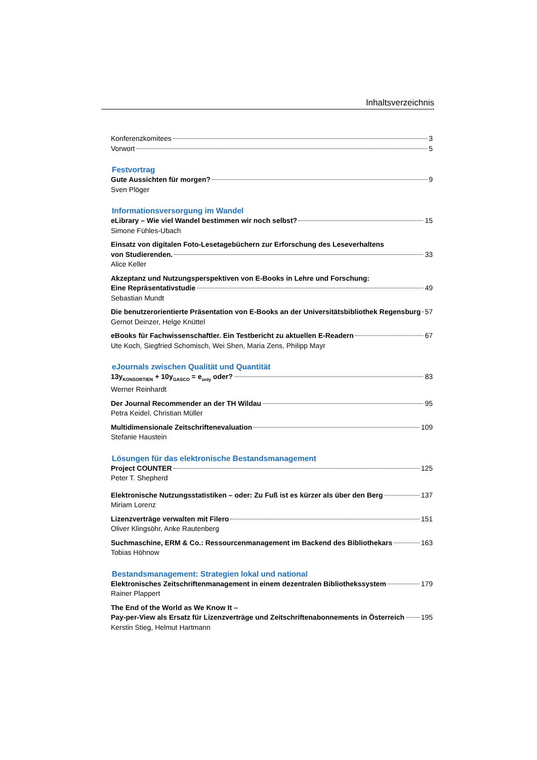Inhaltsverzeichnis
Konferenzkomitees 3
Vorwort 5
Festvortrag
Gute Aussichten für morgen? 9
Sven Plöger
Informationsversorgung im Wandel
eLibrary – Wie viel Wandel bestimmen wir noch selbst? 15
Simone Fühles-Ubach
Einsatz von digitalen Foto-Lesetagebüchern zur Erforschung des Leseverhaltens
von Studierenden. 33
Alice Keller
Akzeptanz und Nutzungsperspektiven von E-Books in Lehre und Forschung:
Eine Repräsentativstudie 49
Sebastian Mundt
Die benutzerorientierte Präsentation von E-Books an der Universitätsbibliothek Regensburg 57
Gernot Deinzer, Helge Knüttel
eBooks für Fachwissenschaftler. Ein Testbericht zu aktuellen E-Readern 67
Ute Koch, Siegfried Schomisch, Wei Shen, Maria Zens, Philipp Mayr
eJournals zwischen Qualität und Quantität
13y<sub>KONSORTIEN</sub> + 10y<sub>GASCO</sub> = e<sub>only</sub> oder? 83
Werner Reinhardt
Der Journal Recommender an der TH Wildau 95
Petra Keidel, Christian Müller
Multidimensionale Zeitschriftenevaluation 109
Stefanie Haustein
Lösungen für das elektronische Bestandsmanagement
Project COUNTER 125
Peter T. Shepherd
Elektronische Nutzungsstatistiken – oder: Zu Fuß ist es kürzer als über den Berg 137
Miriam Lorenz
Lizenzverträge verwalten mit Filero 151
Oliver Klingsöhr, Anke Rautenberg
Suchmaschine, ERM & Co.: Ressourcenmanagement im Backend des Bibliothekars 163
Tobias Höhnow
Bestandsmanagement: Strategien lokal und national
Elektronisches Zeitschriftenmanagement in einem dezentralen Bibliothekssystem 179
Rainer Plappert
The End of the World as We Know It –
Pay-per-View als Ersatz für Lizenzverträge und Zeitschriftenabonnements in Österreich 195
Kerstin Stieg, Helmut Hartmann